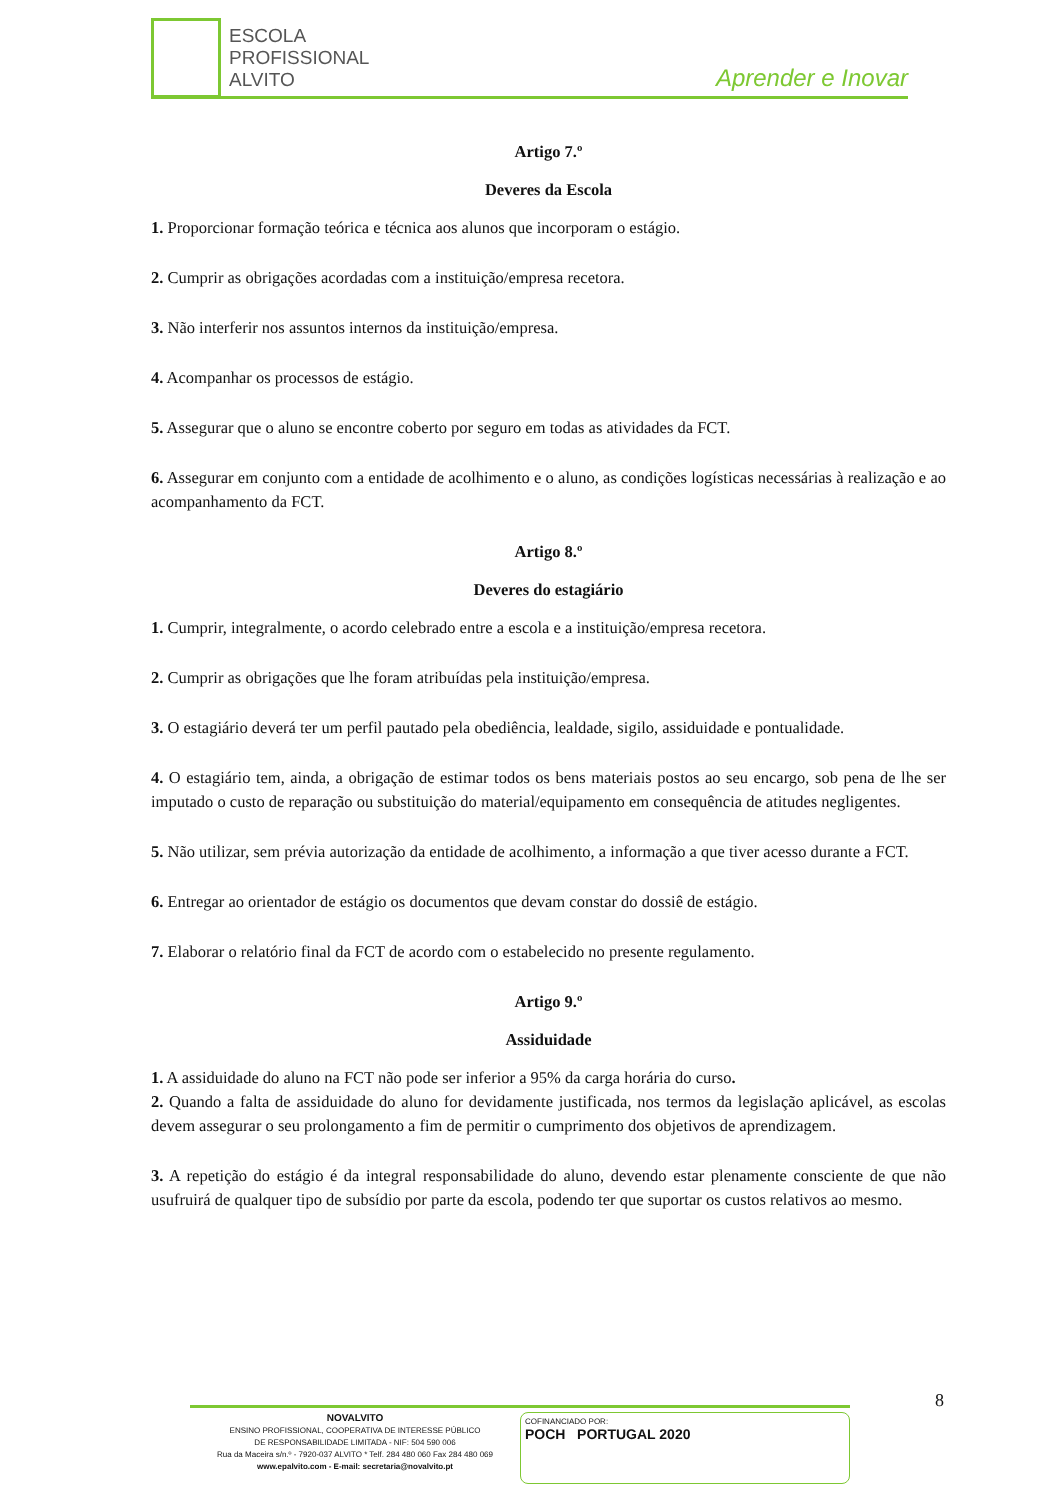ESCOLA
PROFISSIONAL
ALVITO
Aprender e Inovar
Artigo 7.º
Deveres da Escola
1. Proporcionar formação teórica e técnica aos alunos que incorporam o estágio.
2. Cumprir as obrigações acordadas com a instituição/empresa recetora.
3. Não interferir nos assuntos internos da instituição/empresa.
4. Acompanhar os processos de estágio.
5. Assegurar que o aluno se encontre coberto por seguro em todas as atividades da FCT.
6. Assegurar em conjunto com a entidade de acolhimento e o aluno, as condições logísticas necessárias à realização e ao acompanhamento da FCT.
Artigo 8.º
Deveres do estagiário
1. Cumprir, integralmente, o acordo celebrado entre a escola e a instituição/empresa recetora.
2. Cumprir as obrigações que lhe foram atribuídas pela instituição/empresa.
3. O estagiário deverá ter um perfil pautado pela obediência, lealdade, sigilo, assiduidade e pontualidade.
4. O estagiário tem, ainda, a obrigação de estimar todos os bens materiais postos ao seu encargo, sob pena de lhe ser imputado o custo de reparação ou substituição do material/equipamento em consequência de atitudes negligentes.
5. Não utilizar, sem prévia autorização da entidade de acolhimento, a informação a que tiver acesso durante a FCT.
6. Entregar ao orientador de estágio os documentos que devam constar do dossiê de estágio.
7. Elaborar o relatório final da FCT de acordo com o estabelecido no presente regulamento.
Artigo 9.º
Assiduidade
1. A assiduidade do aluno na FCT não pode ser inferior a 95% da carga horária do curso.
2. Quando a falta de assiduidade do aluno for devidamente justificada, nos termos da legislação aplicável, as escolas devem assegurar o seu prolongamento a fim de permitir o cumprimento dos objetivos de aprendizagem.
3. A repetição do estágio é da integral responsabilidade do aluno, devendo estar plenamente consciente de que não usufruirá de qualquer tipo de subsídio por parte da escola, podendo ter que suportar os custos relativos ao mesmo.
8
NOVALVITO
ENSINO PROFISSIONAL, COOPERATIVA DE INTERESSE PÚBLICO
DE RESPONSABILIDADE LIMITADA - NIF: 504 590 006
Rua da Maceira s/n.º - 7920-037 ALVITO * Telf. 284 480 060 Fax 284 480 069
www.epalvito.com - E-mail: secretaria@novalvito.pt
COFINANCIADO POR:
POCH PORTUGAL 2020